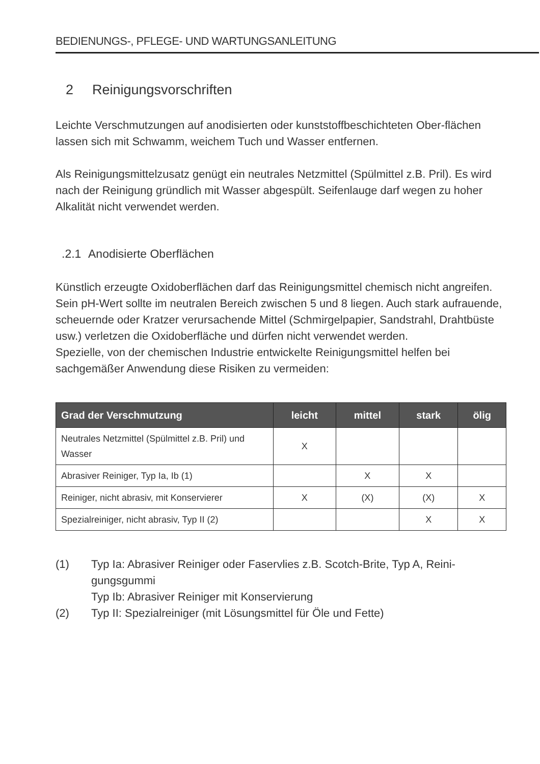BEDIENUNGS-, PFLEGE- UND WARTUNGSANLEITUNG
2 Reinigungsvorschriften
Leichte Verschmutzungen auf anodisierten oder kunststoffbeschichteten Ober-flächen lassen sich mit Schwamm, weichem Tuch und Wasser entfernen.
Als Reinigungsmittelzusatz genügt ein neutrales Netzmittel (Spülmittel z.B. Pril). Es wird nach der Reinigung gründlich mit Wasser abgespült. Seifenlauge darf wegen zu hoher Alkalität nicht verwendet werden.
.2.1 Anodisierte Oberflächen
Künstlich erzeugte Oxidoberflächen darf das Reinigungsmittel chemisch nicht angreifen. Sein pH-Wert sollte im neutralen Bereich zwischen 5 und 8 liegen. Auch stark aufrauende, scheuernde oder Kratzer verursachende Mittel (Schmirgelpapier, Sandstrahl, Drahtbüste usw.) verletzen die Oxidoberfläche und dürfen nicht verwendet werden.
Spezielle, von der chemischen Industrie entwickelte Reinigungsmittel helfen bei sachgemäßer Anwendung diese Risiken zu vermeiden:
| Grad der Verschmutzung | leicht | mittel | stark | ölig |
| --- | --- | --- | --- | --- |
| Neutrales Netzmittel (Spülmittel z.B. Pril) und Wasser | X | | | |
| Abrasiver Reiniger, Typ Ia, Ib (1) | | X | X | |
| Reiniger, nicht abrasiv, mit Konservierer | X | (X) | (X) | X |
| Spezialreiniger, nicht abrasiv, Typ II (2) | | | X | X |
(1) Typ Ia: Abrasiver Reiniger oder Faservlies z.B. Scotch-Brite, Typ A, Reini-gungsgummi
Typ Ib: Abrasiver Reiniger mit Konservierung
(2) Typ II: Spezialreiniger (mit Lösungsmittel für Öle und Fette)